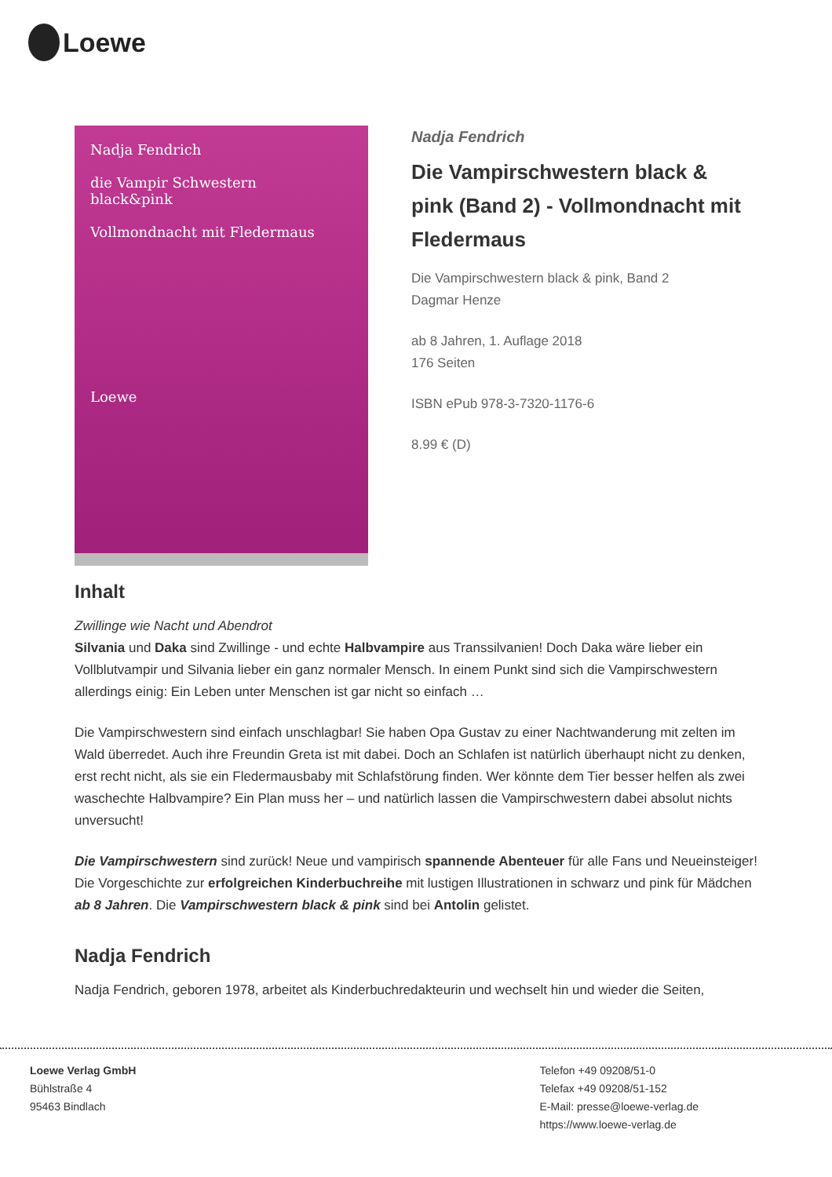Loewe
Nadja Fendrich
die Vampir Schwestern
black&pink
Vollmondnacht mit Fledermaus
Loewe
Nadja Fendrich
Die Vampirschwestern black & pink (Band 2) - Vollmondnacht mit Fledermaus
Die Vampirschwestern black & pink, Band 2
Dagmar Henze
ab 8 Jahren, 1. Auflage 2018
176 Seiten
ISBN ePub 978-3-7320-1176-6
8.99 € (D)
Inhalt
Zwillinge wie Nacht und Abendrot
Silvania und Daka sind Zwillinge - und echte Halbvampire aus Transsilvanien! Doch Daka wäre lieber ein Vollblutvampir und Silvania lieber ein ganz normaler Mensch. In einem Punkt sind sich die Vampirschwestern allerdings einig: Ein Leben unter Menschen ist gar nicht so einfach …
Die Vampirschwestern sind einfach unschlagbar! Sie haben Opa Gustav zu einer Nachtwanderung mit zelten im Wald überredet. Auch ihre Freundin Greta ist mit dabei. Doch an Schlafen ist natürlich überhaupt nicht zu denken, erst recht nicht, als sie ein Fledermausbaby mit Schlafstörung finden. Wer könnte dem Tier besser helfen als zwei waschechte Halbvampire? Ein Plan muss her – und natürlich lassen die Vampirschwestern dabei absolut nichts unversucht!
Die Vampirschwestern sind zurück! Neue und vampirisch spannende Abenteuer für alle Fans und Neueinsteiger! Die Vorgeschichte zur erfolgreichen Kinderbuchreihe mit lustigen Illustrationen in schwarz und pink für Mädchen ab 8 Jahren. Die Vampirschwestern black & pink sind bei Antolin gelistet.
Nadja Fendrich
Nadja Fendrich, geboren 1978, arbeitet als Kinderbuchredakteurin und wechselt hin und wieder die Seiten,
Loewe Verlag GmbH
Bühlstraße 4
95463 Bindlach
Telefon +49 09208/51-0
Telefax +49 09208/51-152
E-Mail: presse@loewe-verlag.de
https://www.loewe-verlag.de